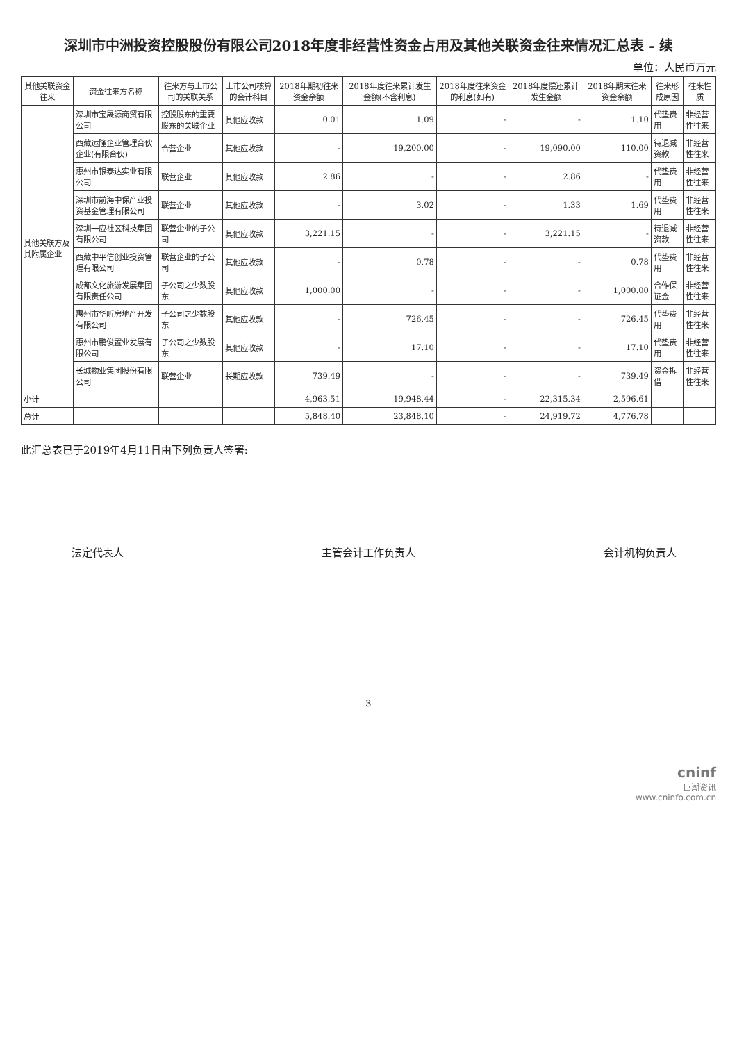深圳市中洲投资控股股份有限公司2018年度非经营性资金占用及其他关联资金往来情况汇总表 - 续
单位：人民币万元
| 其他关联资金往来 | 资金往来方名称 | 往来方与上市公司的关联关系 | 上市公司核算的会计科目 | 2018年期初往来资金余额 | 2018年度往来累计发生金额(不含利息) | 2018年度往来资金的利息(如有) | 2018年度偿还累计发生金额 | 2018年期末往来资金余额 | 往来形成原因 | 往来性质 |
| --- | --- | --- | --- | --- | --- | --- | --- | --- | --- | --- |
| 其他关联方及其附属企业 | 深圳市宝晟源商贸有限公司 | 控股股东的重要股东的关联企业 | 其他应收款 | 0.01 | 1.09 | - | - | 1.10 | 代垫费用 | 非经营性往来 |
| | 西藏运隆企业管理合伙企业(有限合伙) | 合营企业 | 其他应收款 | - | 19,200.00 | - | 19,090.00 | 110.00 | 待退减资款 | 非经营性往来 |
| | 惠州市银泰达实业有限公司 | 联营企业 | 其他应收款 | 2.86 | - | - | 2.86 | - | 代垫费用 | 非经营性往来 |
| | 深圳市前海中保产业投资基金管理有限公司 | 联营企业 | 其他应收款 | - | 3.02 | - | 1.33 | 1.69 | 代垫费用 | 非经营性往来 |
| | 深圳一应社区科技集团有限公司 | 联营企业的子公司 | 其他应收款 | 3,221.15 | - | - | 3,221.15 | - | 待退减资款 | 非经营性往来 |
| | 西藏中平信创业投资管理有限公司 | 联营企业的子公司 | 其他应收款 | - | 0.78 | - | - | 0.78 | 代垫费用 | 非经营性往来 |
| | 成都文化旅游发展集团有限责任公司 | 子公司之少数股东 | 其他应收款 | 1,000.00 | - | - | - | 1,000.00 | 合作保证金 | 非经营性往来 |
| | 惠州市华昕房地产开发有限公司 | 子公司之少数股东 | 其他应收款 | - | 726.45 | - | - | 726.45 | 代垫费用 | 非经营性往来 |
| | 惠州市鹏俊置业发展有限公司 | 子公司之少数股东 | 其他应收款 | - | 17.10 | - | - | 17.10 | 代垫费用 | 非经营性往来 |
| | 长城物业集团股份有限公司 | 联营企业 | 长期应收款 | 739.49 | - | - | - | 739.49 | 资金拆借 | 非经营性往来 |
| 小计 | | | | 4,963.51 | 19,948.44 | - | 22,315.34 | 2,596.61 | | |
| 总计 | | | | 5,848.40 | 23,848.10 | - | 24,919.72 | 4,776.78 | | |
此汇总表已于2019年4月11日由下列负责人签署:
法定代表人 主管会计工作负责人 会计机构负责人
- 3 -
cninf
巨潮资讯
www.cninfo.com.cn